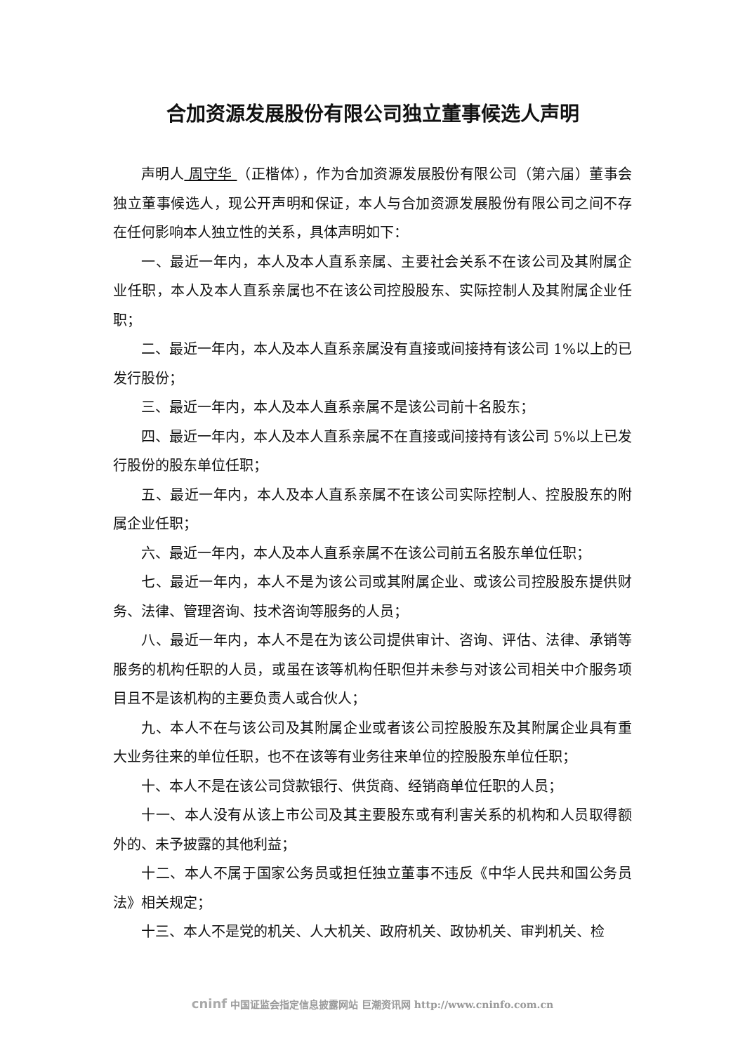合加资源发展股份有限公司独立董事候选人声明
声明人 周守华 （正楷体），作为合加资源发展股份有限公司（第六届）董事会独立董事候选人，现公开声明和保证，本人与合加资源发展股份有限公司之间不存在任何影响本人独立性的关系，具体声明如下：
一、最近一年内，本人及本人直系亲属、主要社会关系不在该公司及其附属企业任职，本人及本人直系亲属也不在该公司控股股东、实际控制人及其附属企业任职；
二、最近一年内，本人及本人直系亲属没有直接或间接持有该公司 1%以上的已发行股份；
三、最近一年内，本人及本人直系亲属不是该公司前十名股东；
四、最近一年内，本人及本人直系亲属不在直接或间接持有该公司 5%以上已发行股份的股东单位任职；
五、最近一年内，本人及本人直系亲属不在该公司实际控制人、控股股东的附属企业任职；
六、最近一年内，本人及本人直系亲属不在该公司前五名股东单位任职；
七、最近一年内，本人不是为该公司或其附属企业、或该公司控股股东提供财务、法律、管理咨询、技术咨询等服务的人员；
八、最近一年内，本人不是在为该公司提供审计、咨询、评估、法律、承销等服务的机构任职的人员，或虽在该等机构任职但并未参与对该公司相关中介服务项目且不是该机构的主要负责人或合伙人；
九、本人不在与该公司及其附属企业或者该公司控股股东及其附属企业具有重大业务往来的单位任职，也不在该等有业务往来单位的控股股东单位任职；
十、本人不是在该公司贷款银行、供货商、经销商单位任职的人员；
十一、本人没有从该上市公司及其主要股东或有利害关系的机构和人员取得额外的、未予披露的其他利益；
十二、本人不属于国家公务员或担任独立董事不违反《中华人民共和国公务员法》相关规定；
十三、本人不是党的机关、人大机关、政府机关、政协机关、审判机关、检
cninf 中国证监会指定信息披露网站 巨潮资讯网 http://www.cninfo.com.cn